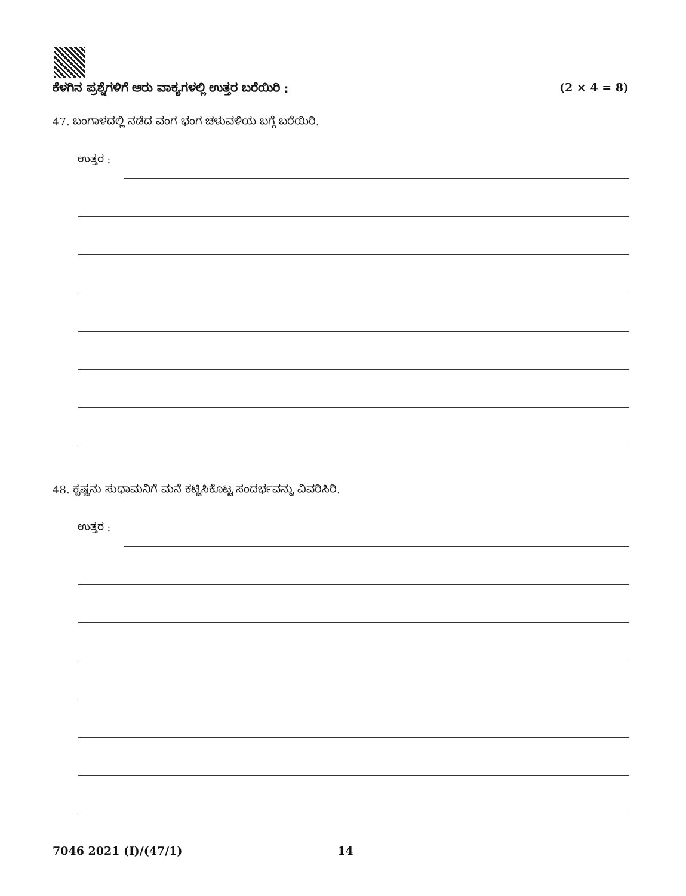ಕೆಳಗಿನ ಪ್ರಶ್ನೆಗಳಿಗೆ ಆರು ವಾಕ್ಯಗಳಲ್ಲಿ ಉತ್ತರ ಬರೆಯಿರಿ : (2 × 4 = 8)
47. ಬಂಗಾಳದಲ್ಲಿ ನಡೆದ ವಂಗ ಭಂಗ ಚಳುವಳಿಯ ಬಗ್ಗೆ ಬರೆಯಿರಿ.
ಉತ್ತರ :
48. ಕೃಷ್ಣನು ಸುಧಾಮನಿಗೆ ಮನೆ ಕಟ್ಟಿಸಿಕೊಟ್ಟ ಸಂದರ್ಭವನ್ನು ವಿವರಿಸಿರಿ.
ಉತ್ತರ :
7046 2021 (I)/(47/1) 14